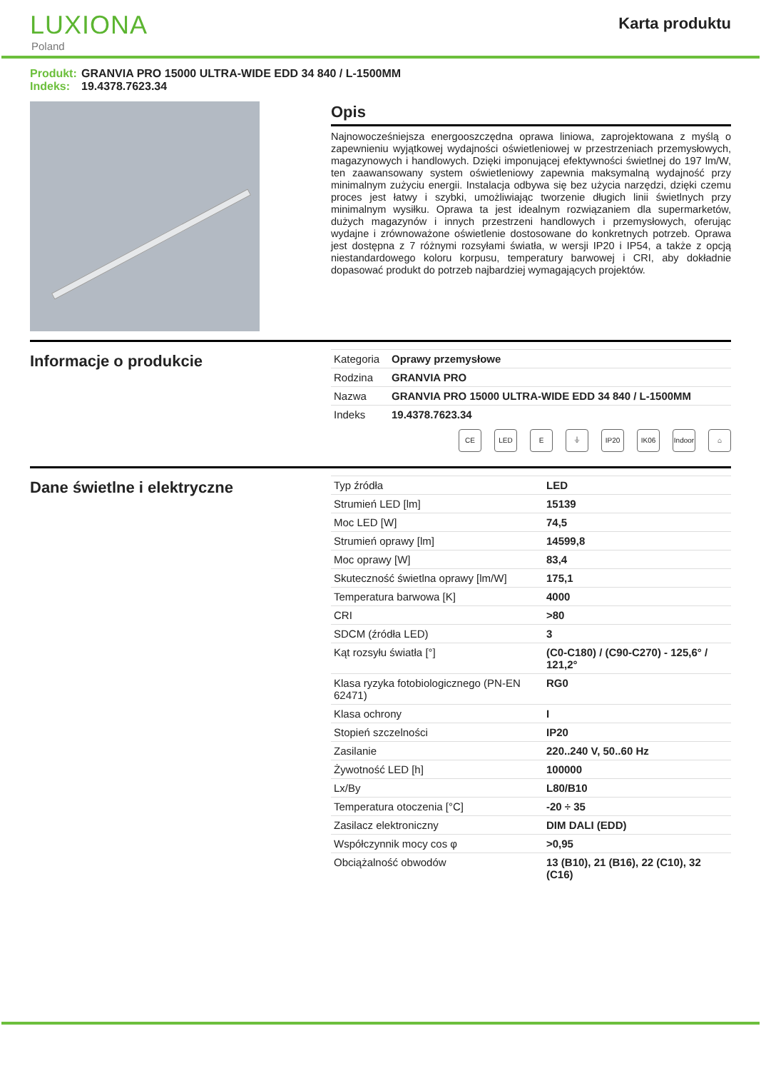LUXIONA
Poland
Karta produktu
Produkt: GRANVIA PRO 15000 ULTRA-WIDE EDD 34 840 / L-1500MM
Indeks: 19.4378.7623.34
Opis
Najnowocześniejsza energooszczędna oprawa liniowa, zaprojektowana z myślą o zapewnieniu wyjątkowej wydajności oświetleniowej w przestrzeniach przemysłowych, magazynowych i handlowych. Dzięki imponującej efektywności świetlnej do 197 lm/W, ten zaawansowany system oświetleniowy zapewnia maksymalną wydajność przy minimalnym zużyciu energii. Instalacja odbywa się bez użycia narzędzi, dzięki czemu proces jest łatwy i szybki, umożliwiając tworzenie długich linii świetlnych przy minimalnym wysiłku. Oprawa ta jest idealnym rozwiązaniem dla supermarketów, dużych magazynów i innych przestrzeni handlowych i przemysłowych, oferując wydajne i zrównoważone oświetlenie dostosowane do konkretnych potrzeb. Oprawa jest dostępna z 7 różnymi rozsyłami światła, w wersji IP20 i IP54, a także z opcją niestandardowego koloru korpusu, temperatury barwowej i CRI, aby dokładnie dopasować produkt do potrzeb najbardziej wymagających projektów.
Informacje o produkcie
| Kategoria | Oprawy przemysłowe |
| Rodzina | GRANVIA PRO |
| Nazwa | GRANVIA PRO 15000 ULTRA-WIDE EDD 34 840 / L-1500MM |
| Indeks | 19.4378.7623.34 |
CE LED E ⏚ IP20 IK06 Indoor
⌂
Dane świetlne i elektryczne
| Typ źródła | LED |
| Strumień LED [lm] | 15139 |
| Moc LED [W] | 74,5 |
| Strumień oprawy [lm] | 14599,8 |
| Moc oprawy [W] | 83,4 |
| Skuteczność świetlna oprawy [lm/W] | 175,1 |
| Temperatura barwowa [K] | 4000 |
| CRI | >80 |
| SDCM (źródła LED) | 3 |
| Kąt rozsyłu światła [°] | (C0-C180) / (C90-C270) - 125,6° / 121,2° |
| Klasa ryzyka fotobiologicznego (PN-EN 62471) | RG0 |
| Klasa ochrony | I |
| Stopień szczelności | IP20 |
| Zasilanie | 220..240 V, 50..60 Hz |
| Żywotność LED [h] | 100000 |
| Lx/By | L80/B10 |
| Temperatura otoczenia [°C] | -20 ÷ 35 |
| Zasilacz elektroniczny | DIM DALI (EDD) |
| Współczynnik mocy cos φ | >0,95 |
| Obciążalność obwodów | 13 (B10), 21 (B16), 22 (C10), 32 (C16) |